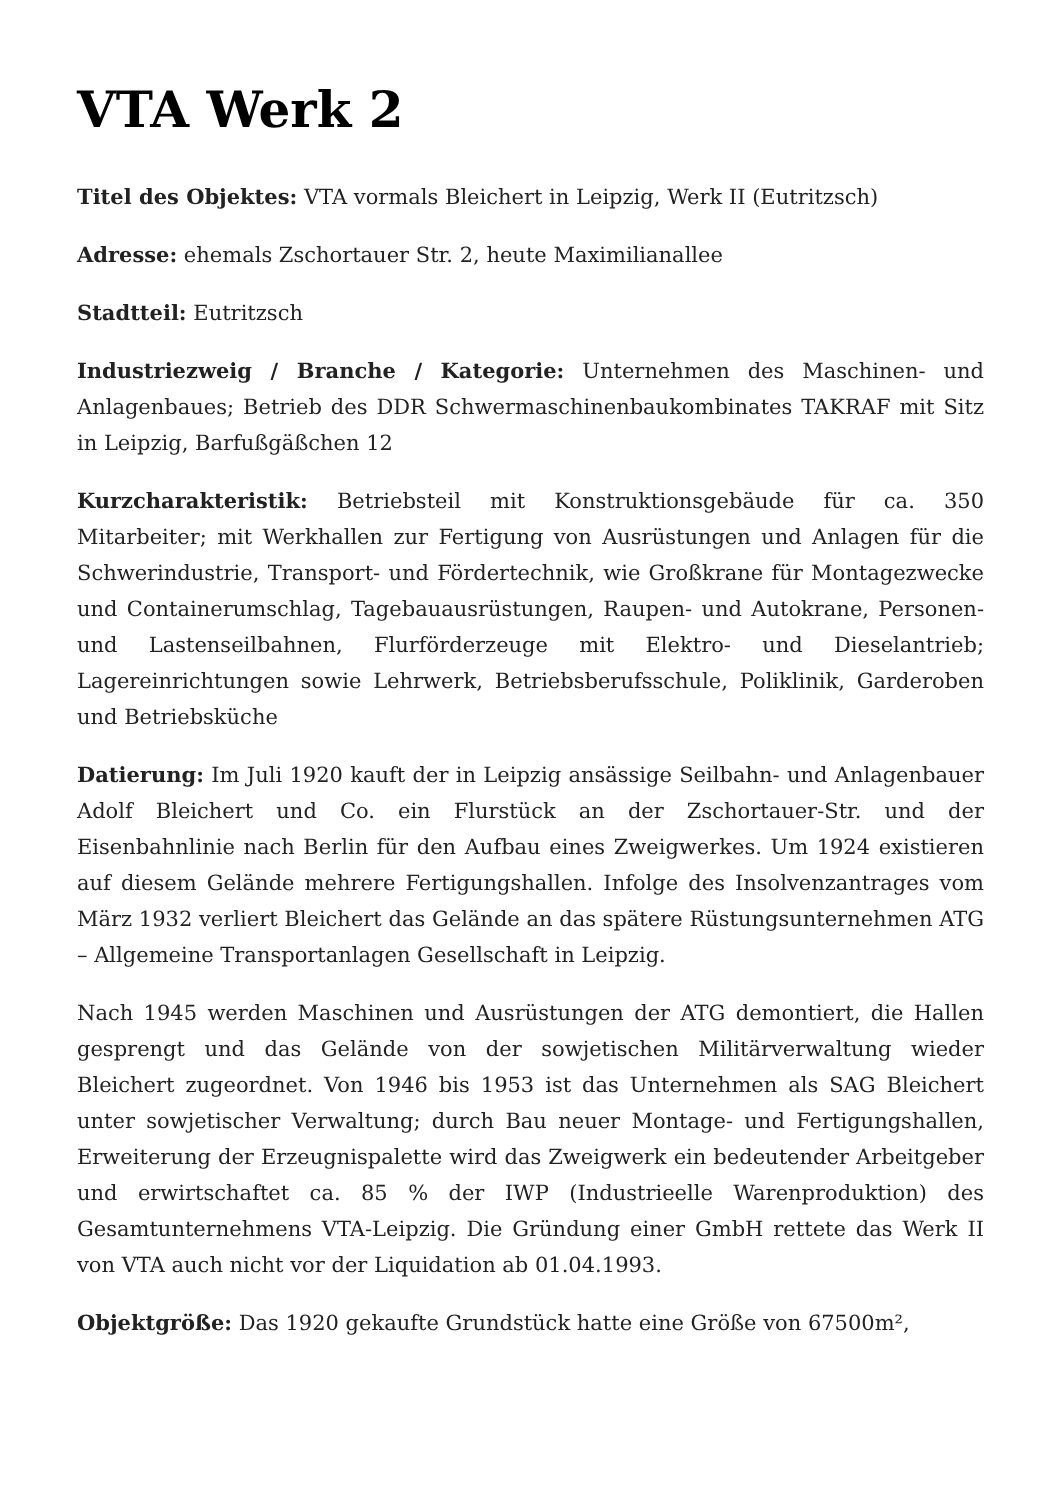VTA Werk 2
Titel des Objektes: VTA vormals Bleichert in Leipzig, Werk II (Eutritzsch)
Adresse: ehemals Zschortauer Str. 2, heute Maximilianallee
Stadtteil: Eutritzsch
Industriezweig / Branche / Kategorie: Unternehmen des Maschinen- und Anlagenbaues; Betrieb des DDR Schwermaschinenbaukombinates TAKRAF mit Sitz in Leipzig, Barfußgäßchen 12
Kurzcharakteristik: Betriebsteil mit Konstruktionsgebäude für ca. 350 Mitarbeiter; mit Werkhallen zur Fertigung von Ausrüstungen und Anlagen für die Schwerindustrie, Transport- und Fördertechnik, wie Großkrane für Montagezwecke und Containerumschlag, Tagebauausrüstungen, Raupen- und Autokrane, Personen- und Lastenseilbahnen, Flurförderzeuge mit Elektro- und Dieselantrieb; Lagereinrichtungen sowie Lehrwerk, Betriebsberufsschule, Poliklinik, Garderoben und Betriebsküche
Datierung: Im Juli 1920 kauft der in Leipzig ansässige Seilbahn- und Anlagenbauer Adolf Bleichert und Co. ein Flurstück an der Zschortauer-Str. und der Eisenbahnlinie nach Berlin für den Aufbau eines Zweigwerkes. Um 1924 existieren auf diesem Gelände mehrere Fertigungshallen. Infolge des Insolvenzantrages vom März 1932 verliert Bleichert das Gelände an das spätere Rüstungsunternehmen ATG – Allgemeine Transportanlagen Gesellschaft in Leipzig.
Nach 1945 werden Maschinen und Ausrüstungen der ATG demontiert, die Hallen gesprengt und das Gelände von der sowjetischen Militärverwaltung wieder Bleichert zugeordnet. Von 1946 bis 1953 ist das Unternehmen als SAG Bleichert unter sowjetischer Verwaltung; durch Bau neuer Montage- und Fertigungshallen, Erweiterung der Erzeugnispalette wird das Zweigwerk ein bedeutender Arbeitgeber und erwirtschaftet ca. 85 % der IWP (Industrieelle Warenproduktion) des Gesamtunternehmens VTA-Leipzig. Die Gründung einer GmbH rettete das Werk II von VTA auch nicht vor der Liquidation ab 01.04.1993.
Objektgröße: Das 1920 gekaufte Grundstück hatte eine Größe von 67500m²,